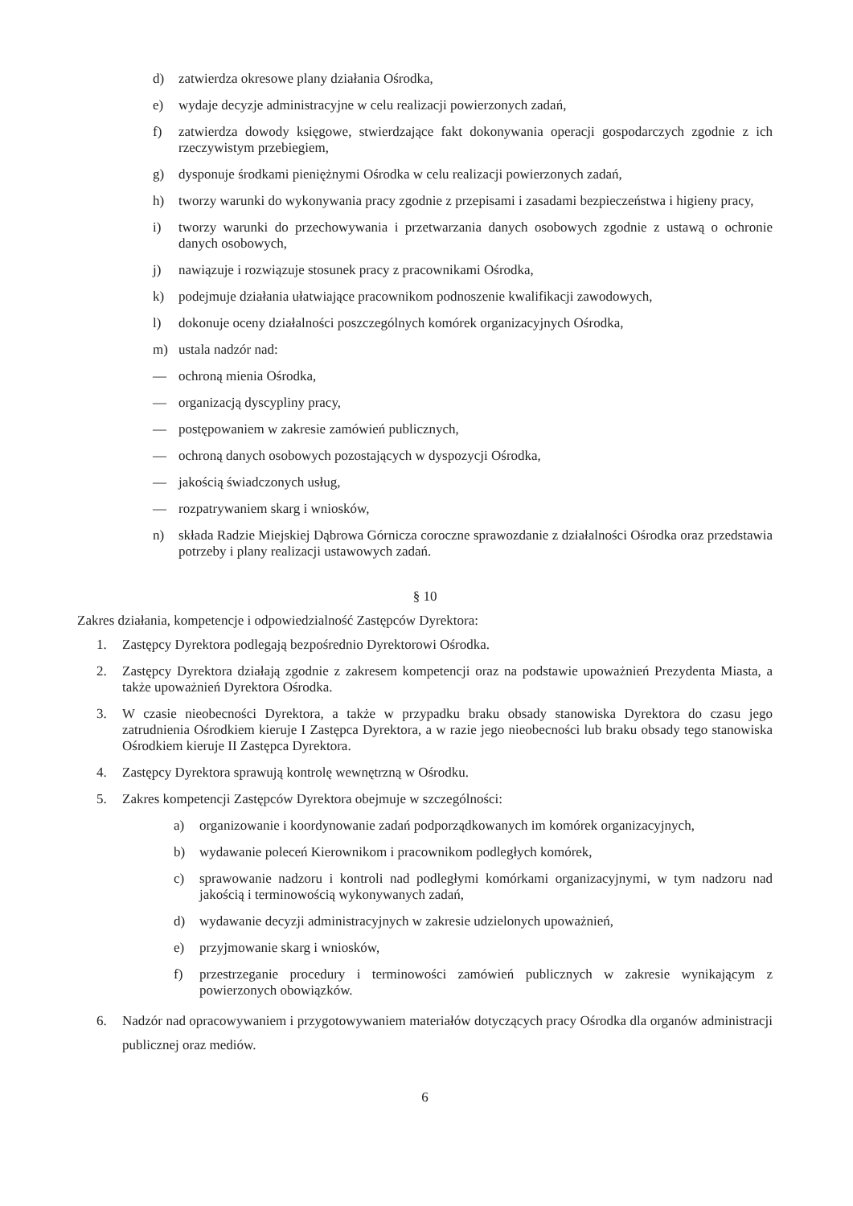d) zatwierdza okresowe plany działania Ośrodka,
e) wydaje decyzje administracyjne w celu realizacji powierzonych zadań,
f) zatwierdza dowody księgowe, stwierdzające fakt dokonywania operacji gospodarczych zgodnie z ich rzeczywistym przebiegiem,
g) dysponuje środkami pieniężnymi Ośrodka w celu realizacji powierzonych zadań,
h) tworzy warunki do wykonywania pracy zgodnie z przepisami i zasadami bezpieczeństwa i higieny pracy,
i) tworzy warunki do przechowywania i przetwarzania danych osobowych zgodnie z ustawą o ochronie danych osobowych,
j) nawiązuje i rozwiązuje stosunek pracy z pracownikami Ośrodka,
k) podejmuje działania ułatwiające pracownikom podnoszenie kwalifikacji zawodowych,
l) dokonuje oceny działalności poszczególnych komórek organizacyjnych Ośrodka,
m) ustala nadzór nad:
— ochroną mienia Ośrodka,
— organizacją dyscypliny pracy,
— postępowaniem w zakresie zamówień publicznych,
— ochroną danych osobowych pozostających w dyspozycji Ośrodka,
— jakością świadczonych usług,
— rozpatrywaniem skarg i wniosków,
n) składa Radzie Miejskiej Dąbrowa Górnicza coroczne sprawozdanie z działalności Ośrodka oraz przedstawia potrzeby i plany realizacji ustawowych zadań.
§ 10
Zakres działania, kompetencje i odpowiedzialność Zastępców Dyrektora:
1. Zastępcy Dyrektora podlegają bezpośrednio Dyrektorowi Ośrodka.
2. Zastępcy Dyrektora działają zgodnie z zakresem kompetencji oraz na podstawie upoważnień Prezydenta Miasta, a także upoważnień Dyrektora Ośrodka.
3. W czasie nieobecności Dyrektora, a także w przypadku braku obsady stanowiska Dyrektora do czasu jego zatrudnienia Ośrodkiem kieruje I Zastępca Dyrektora, a w razie jego nieobecności lub braku obsady tego stanowiska Ośrodkiem kieruje II Zastępca Dyrektora.
4. Zastępcy Dyrektora sprawują kontrolę wewnętrzną w Ośrodku.
5. Zakres kompetencji Zastępców Dyrektora obejmuje w szczególności:
a) organizowanie i koordynowanie zadań podporządkowanych im komórek organizacyjnych,
b) wydawanie poleceń Kierownikom i pracownikom podległych komórek,
c) sprawowanie nadzoru i kontroli nad podległymi komórkami organizacyjnymi, w tym nadzoru nad jakością i terminowością wykonywanych zadań,
d) wydawanie decyzji administracyjnych w zakresie udzielonych upoważnień,
e) przyjmowanie skarg i wniosków,
f) przestrzeganie procedury i terminowości zamówień publicznych w zakresie wynikającym z powierzonych obowiązków.
6. Nadzór nad opracowywaniem i przygotowywaniem materiałów dotyczących pracy Ośrodka dla organów administracji publicznej oraz mediów.
6